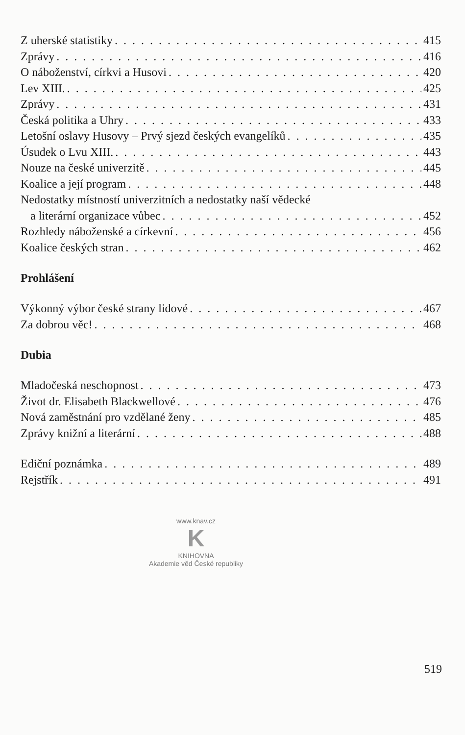Z uherské statistiky 415
Zprávy 416
O náboženství, církvi a Husovi 420
Lev XIII. 425
Zprávy 431
Česká politika a Uhry 433
Letošní oslavy Husovy – Prvý sjezd českých evangelíků 435
Úsudek o Lvu XIII. 443
Nouze na české univerzitě 445
Koalice a její program 448
Nedostatky místností univerzitních a nedostatky naší vědecké
a literární organizace vůbec 452
Rozhledy náboženské a církevní 456
Koalice českých stran 462
Prohlášení
Výkonný výbor české strany lidové 467
Za dobrou věc! 468
Dubia
Mladočeská neschopnost 473
Život dr. Elisabeth Blackwellové 476
Nová zaměstnání pro vzdělané ženy 485
Zprávy knižní a literární 488
Ediční poznámka 489
Rejstřík 491
www.knav.cz
K
KNIHOVNA
Akademie věd České republiky
519